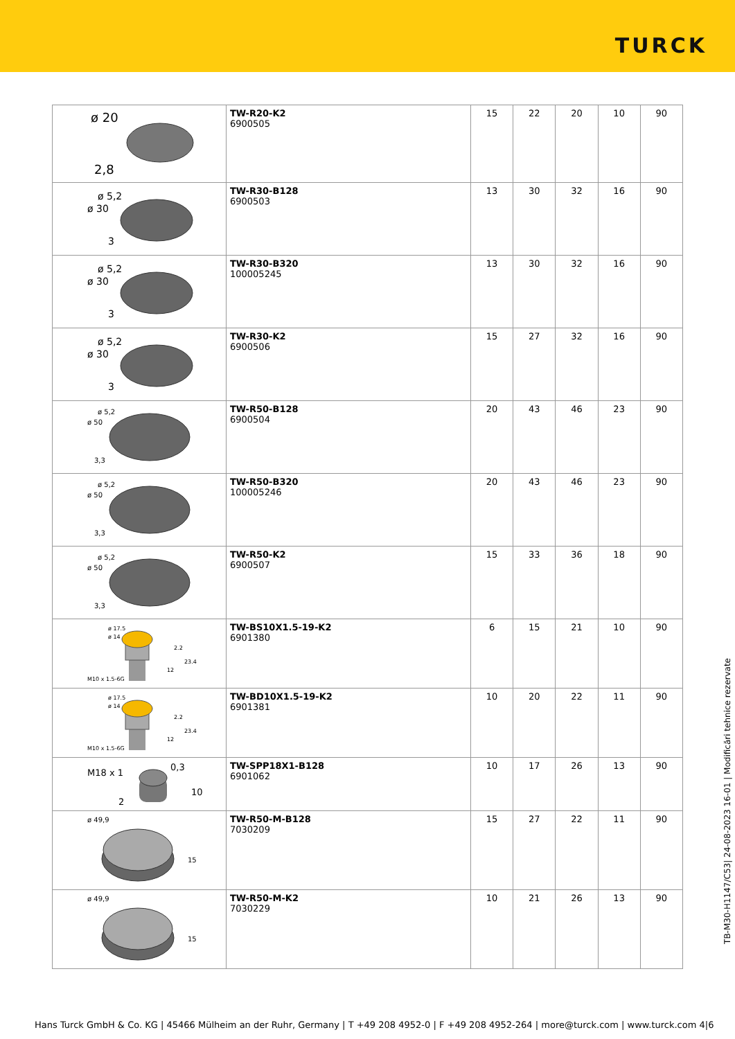TURCK
| ø 20 2,8 | TW-R20-K2 6900505 | 15 | 22 | 20 | 10 | 90 |
| ø 5,2 ø 30 3 | TW-R30-B128 6900503 | 13 | 30 | 32 | 16 | 90 |
| ø 5,2 ø 30 3 | TW-R30-B320 100005245 | 13 | 30 | 32 | 16 | 90 |
| ø 5,2 ø 30 3 | TW-R30-K2 6900506 | 15 | 27 | 32 | 16 | 90 |
| ø 5,2 ø 50 3,3 | TW-R50-B128 6900504 | 20 | 43 | 46 | 23 | 90 |
| ø 5,2 ø 50 3,3 | TW-R50-B320 100005246 | 20 | 43 | 46 | 23 | 90 |
| ø 5,2 ø 50 3,3 | TW-R50-K2 6900507 | 15 | 33 | 36 | 18 | 90 |
| ø 17.5 ø 14 2.2 23.4 12 M10 x 1.5-6G | TW-BS10X1.5-19-K2 6901380 | 6 | 15 | 21 | 10 | 90 |
| ø 17.5 ø 14 2.2 23.4 12 M10 x 1.5-6G | TW-BD10X1.5-19-K2 6901381 | 10 | 20 | 22 | 11 | 90 |
| M18 x 1 0,3 10 2 | TW-SPP18X1-B128 6901062 | 10 | 17 | 26 | 13 | 90 |
| ø 49,9 15 | TW-R50-M-B128 7030209 | 15 | 27 | 22 | 11 | 90 |
| ø 49,9 15 | TW-R50-M-K2 7030229 | 10 | 21 | 26 | 13 | 90 |
TB-M30-H1147/C53| 24-08-2023 16-01 | Modificări tehnice rezervate
Hans Turck GmbH & Co. KG | 45466 Mülheim an der Ruhr, Germany | T +49 208 4952-0 | F +49 208 4952-264 | more@turck.com | www.turck.com 4|6